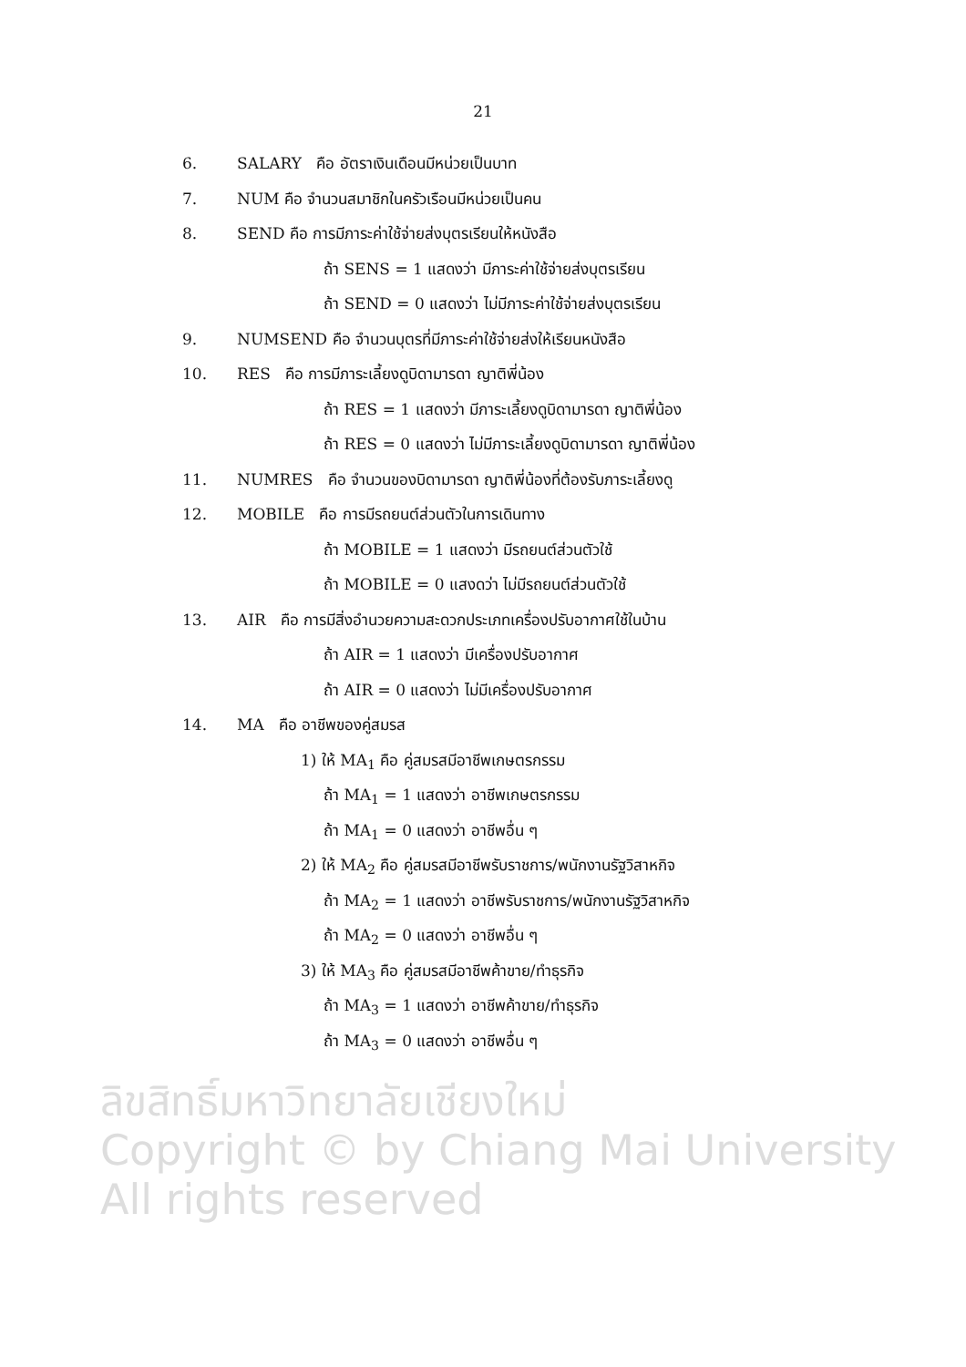21
6. SALARY คือ อัตราเงินเดือนมีหน่วยเป็นบาท
7. NUM คือ จำนวนสมาชิกในครัวเรือนมีหน่วยเป็นคน
8. SEND คือ การมีภาระค่าใช้จ่ายส่งบุตรเรียนให้หนังสือ
ถ้า SENS = 1 แสดงว่า มีภาระค่าใช้จ่ายส่งบุตรเรียน
ถ้า SEND = 0 แสดงว่า ไม่มีภาระค่าใช้จ่ายส่งบุตรเรียน
9. NUMSEND คือ จำนวนบุตรที่มีภาระค่าใช้จ่ายส่งให้เรียนหนังสือ
10. RES คือ การมีภาระเลี้ยงดูบิดามารดา ญาติพี่น้อง
ถ้า RES = 1 แสดงว่า มีภาระเลี้ยงดูบิดามารดา ญาติพี่น้อง
ถ้า RES = 0 แสดงว่า ไม่มีภาระเลี้ยงดูบิดามารดา ญาติพี่น้อง
11. NUMRES คือ จำนวนของบิดามารดา ญาติพี่น้องที่ต้องรับภาระเลี้ยงดู
12. MOBILE คือ การมีรถยนต์ส่วนตัวในการเดินทาง
ถ้า MOBILE = 1 แสดงว่า มีรถยนต์ส่วนตัวใช้
ถ้า MOBILE = 0 แสงดว่า ไม่มีรถยนต์ส่วนตัวใช้
13. AIR คือ การมีสิ่งอำนวยความสะดวกประเภทเครื่องปรับอากาศใช้ในบ้าน
ถ้า AIR = 1 แสดงว่า มีเครื่องปรับอากาศ
ถ้า AIR = 0 แสดงว่า ไม่มีเครื่องปรับอากาศ
14. MA คือ อาชีพของคู่สมรส
1) ให้ MA<sub>1</sub> คือ คู่สมรสมีอาชีพเกษตรกรรม
ถ้า MA<sub>1</sub> = 1 แสดงว่า อาชีพเกษตรกรรม
ถ้า MA<sub>1</sub> = 0 แสดงว่า อาชีพอื่น ๆ
2) ให้ MA<sub>2</sub> คือ คู่สมรสมีอาชีพรับราชการ/พนักงานรัฐวิสาหกิจ
ถ้า MA<sub>2</sub> = 1 แสดงว่า อาชีพรับราชการ/พนักงานรัฐวิสาหกิจ
ถ้า MA<sub>2</sub> = 0 แสดงว่า อาชีพอื่น ๆ
3) ให้ MA<sub>3</sub> คือ คู่สมรสมีอาชีพค้าขาย/ทำธุรกิจ
ถ้า MA<sub>3</sub> = 1 แสดงว่า อาชีพค้าขาย/ทำธุรกิจ
ถ้า MA<sub>3</sub> = 0 แสดงว่า อาชีพอื่น ๆ
ลิขสิทธิ์มหาวิทยาลัยเชียงใหม่
Copyright © by Chiang Mai University
All rights reserved